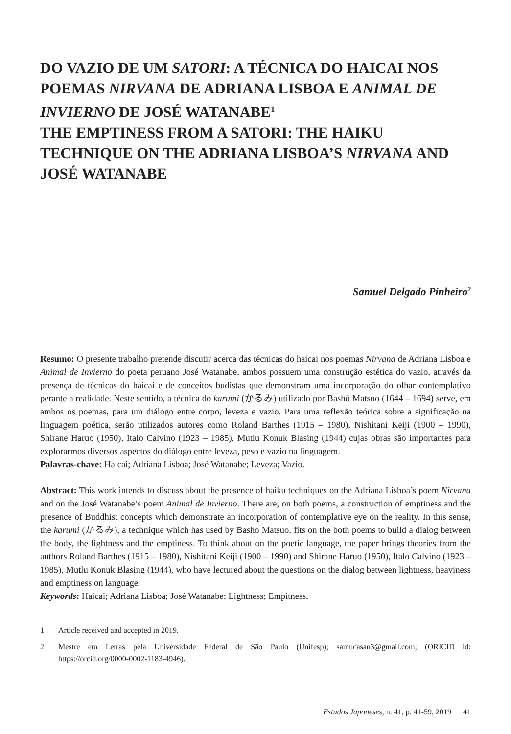DO VAZIO DE UM SATORI: A TÉCNICA DO HAICAI NOS POEMAS NIRVANA DE ADRIANA LISBOA E ANIMAL DE INVIERNO DE JOSÉ WATANABE<sup>1</sup>
THE EMPTINESS FROM A SATORI: THE HAIKU TECHNIQUE ON THE ADRIANA LISBOA’S NIRVANA AND JOSÉ WATANABE
Samuel Delgado Pinheiro<sup>2</sup>
Resumo: O presente trabalho pretende discutir acerca das técnicas do haicai nos poemas Nirvana de Adriana Lisboa e Animal de Invierno do poeta peruano José Watanabe, ambos possuem uma construção estética do vazio, através da presença de técnicas do haicai e de conceitos budistas que demonstram uma incorporação do olhar contemplativo perante a realidade. Neste sentido, a técnica do karumi (かるみ) utilizado por Bashō Matsuo (1644 – 1694) serve, em ambos os poemas, para um diálogo entre corpo, leveza e vazio. Para uma reflexão teórica sobre a significação na linguagem poética, serão utilizados autores como Roland Barthes (1915 – 1980), Nishitani Keiji (1900 – 1990), Shirane Haruo (1950), Italo Calvino (1923 – 1985), Mutlu Konuk Blasing (1944) cujas obras são importantes para explorarmos diversos aspectos do diálogo entre leveza, peso e vazio na linguagem.
Palavras-chave: Haicai; Adriana Lisboa; José Watanabe; Leveza; Vazio.
Abstract: This work intends to discuss about the presence of haiku techniques on the Adriana Lisboa’s poem Nirvana and on the José Watanabe’s poem Animal de Invierno. There are, on both poems, a construction of emptiness and the presence of Buddhist concepts which demonstrate an incorporation of contemplative eye on the reality. In this sense, the karumi (かるみ), a technique which has used by Basho Matsuo, fits on the both poems to build a dialog between the body, the lightness and the emptiness. To think about on the poetic language, the paper brings theories from the authors Roland Barthes (1915 – 1980), Nishitani Keiji (1900 – 1990) and Shirane Haruo (1950), Italo Calvino (1923 – 1985), Mutlu Konuk Blasing (1944), who have lectured about the questions on the dialog between lightness, heaviness and emptiness on language.
Keywords: Haicai; Adriana Lisboa; José Watanabe; Lightness; Empitness.
1 Article received and accepted in 2019.
2 Mestre em Letras pela Universidade Federal de São Paulo (Unifesp); samucasan3@gmail.com; (ORICID id: https://orcid.org/0000-0002-1183-4946).
Estudos Japoneses, n. 41, p. 41-59, 2019 41